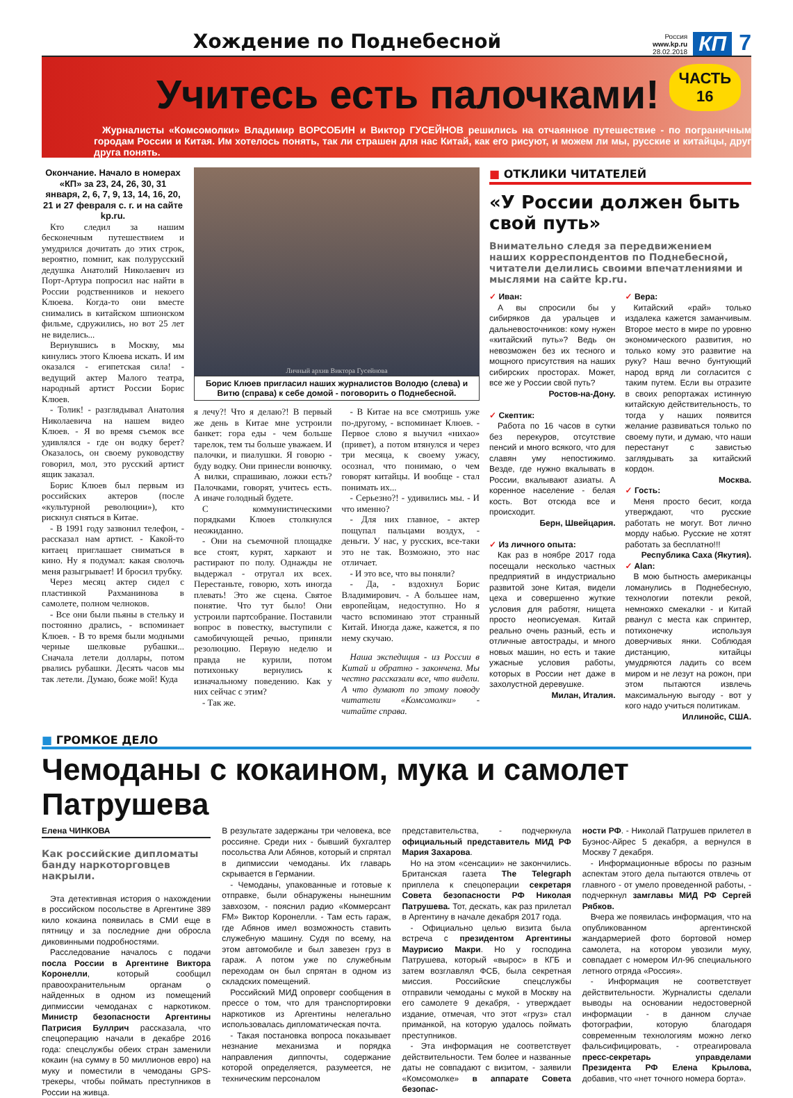Хождение по Поднебесной
Россия
www.kp.ru
28.02.2018
КП 7
Учитесь есть палочками!
Журналисты «Комсомолки» Владимир ВОРСОБИН и Виктор ГУСЕЙНОВ решились на отчаянное путешествие - по пограничным городам России и Китая. Им хотелось понять, так ли страшен для нас Китай, как его рисуют, и можем ли мы, русские и китайцы, друг друга понять.
ЧАСТЬ
16
Окончание. Начало в номерах «КП» за 23, 24, 26, 30, 31 января, 2, 6, 7, 9, 13, 14, 16, 20, 21 и 27 февраля с. г. и на сайте kp.ru.
Кто следил за нашим бесконечным путешествием и умудрился дочитать до этих строк, вероятно, помнит, как полурусский дедушка Анатолий Николаевич из Порт-Артура попросил нас найти в России родственников и некоего Клюева. Когда-то они вместе снимались в китайском шпионском фильме, сдружились, но вот 25 лет не виделись...
Вернувшись в Москву, мы кинулись этого Клюева искать. И им оказался - египетская сила! - ведущий актер Малого театра, народный артист России Борис Клюев.
- Толик! - разглядывал Анатолия Николаевича на нашем видео Клюев. - Я во время съемок все удивлялся - где он водку берет? Оказалось, он своему руководству говорил, мол, это русский артист ящик заказал.
Борис Клюев был первым из российских актеров (после «культурной революции»), кто рискнул сняться в Китае.
- В 1991 году зазвонил телефон, - рассказал нам артист. - Какой-то китаец приглашает сниматься в кино. Ну я подумал: какая сволочь меня разыгрывает! И бросил трубку.
Через месяц актер сидел с пластинкой Рахманинова в самолете, полном челноков.
- Все они были пьяны в стельку и постоянно дрались, - вспоминает Клюев. - В то время были модными черные шелковые рубашки... Сначала летели доллары, потом рвались рубашки. Десять часов мы так летели. Думаю, боже мой! Куда
Личный архив Виктора Гусейнова
Борис Клюев пригласил наших журналистов Володю (слева) и Витю (справа) к себе домой - поговорить о Поднебесной.
я лечу?! Что я делаю?! В первый же день в Китае мне устроили банкет: гора еды - чем больше тарелок, тем ты больше уважаем. И палочки, и пиалушки. Я говорю - буду водку. Они принесли вонючку. А вилки, спрашиваю, ложки есть? Палочками, говорят, учитесь есть. А иначе голодный будете.
С коммунистическими порядками Клюев столкнулся неожиданно.
- Они на съемочной площадке все стоят, курят, харкают и растирают по полу. Однажды не выдержал - отругал их всех. Перестаньте, говорю, хоть иногда плевать! Это же сцена. Святое понятие. Что тут было! Они устроили партсобрание. Поставили вопрос в повестку, выступили с самобичующей речью, приняли резолюцию. Первую неделю и правда не курили, потом потихоньку вернулись к изначальному поведению. Как у них сейчас с этим?
- Так же.
- В Китае на все смотришь уже по-другому, - вспоминает Клюев. - Первое слово я выучил «нихао» (привет), а потом втянулся и через три месяца, к своему ужасу, осознал, что понимаю, о чем говорят китайцы. И вообще - стал понимать их...
- Серьезно?! - удивились мы. - И что именно?
- Для них главное, - актер пощупал пальцами воздух, - деньги. У нас, у русских, все-таки это не так. Возможно, это нас отличает.
- И это все, что вы поняли?
- Да, - вздохнул Борис Владимирович. - А большее нам, европейцам, недоступно. Но я часто вспоминаю этот странный Китай. Иногда даже, кажется, я по нему скучаю.
Наша экспедиция - из России в Китай и обратно - закончена. Мы честно рассказали все, что видели. А что думают по этому поводу читатели «Комсомолки» - читайте справа.
■ ОТКЛИКИ ЧИТАТЕЛЕЙ
«У России должен быть свой путь»
Внимательно следя за передвижением наших корреспондентов по Поднебесной, читатели делились своими впечатлениями и мыслями на сайте kp.ru.
✓ Иван:
А вы спросили бы у сибиряков да уральцев и дальневосточников: кому нужен «китайский путь»? Ведь он невозможен без их тесного и мощного присутствия на наших сибирских просторах. Может, все же у России свой путь?
Ростов-на-Дону.
✓ Скептик:
Работа по 16 часов в сутки без перекуров, отсутствие пенсий и много всякого, что для славян уму непостижимо. Везде, где нужно вкалывать в России, вкалывают азиаты. А коренное население - белая кость. Вот отсюда все и происходит.
Берн, Швейцария.
✓ Из личного опыта:
Как раз в ноябре 2017 года посещали несколько частных предприятий в индустриально развитой зоне Китая, видели цеха и совершенно жуткие условия для работяг, нищета просто неописуемая. Китай реально очень разный, есть и отличные автострады, и много новых машин, но есть и такие ужасные условия работы, которых в России нет даже в захолустной деревушке.
Милан, Италия.
✓ Вера:
Китайский «рай» только издалека кажется заманчивым. Второе место в мире по уровню экономического развития, но только кому это развитие на руку? Наш вечно бунтующий народ вряд ли согласится с таким путем. Если вы отразите в своих репортажах истинную китайскую действительность, то тогда у наших появится желание развиваться только по своему пути, и думаю, что наши перестанут с завистью заглядывать за китайский кордон.
Москва.
✓ Гость:
Меня просто бесит, когда утверждают, что русские работать не могут. Вот лично морду набью. Русские не хотят работать за бесплатно!!!
Республика Саха (Якутия).
✓ Alan:
В мою бытность американцы ломанулись в Поднебесную, технологии потекли рекой, немножко смекалки - и Китай рванул с места как спринтер, потихонечку используя доверчивых янки. Соблюдая дистанцию, китайцы умудряются ладить со всем миром и не лезут на рожон, при этом пытаются извлечь максимальную выгоду - вот у кого надо учиться политикам.
Иллинойс, США.
■ ГРОМКОЕ ДЕЛО
Чемоданы с кокаином, мука и самолет Патрушева
Елена ЧИНКОВА
Как российские дипломаты банду наркоторговцев накрыли.
Эта детективная история о нахождении в российском посольстве в Аргентине 389 кило кокаина появилась в СМИ еще в пятницу и за последние дни обросла диковинными подробностями.
Расследование началось с подачи посла России в Аргентине Виктора Коронелли, который сообщил правоохранительным органам о найденных в одном из помещений дипмиссии чемоданах с наркотиком. Министр безопасности Аргентины Патрисия Буллрич рассказала, что спецоперацию начали в декабре 2016 года: спецслужбы обеих стран заменили кокаин (на сумму в 50 миллионов евро) на муку и поместили в чемоданы GPS-трекеры, чтобы поймать преступников в России на живца.
В результате задержаны три человека, все россияне. Среди них - бывший бухгалтер посольства Али Абянов, который и спрятал в дипмиссии чемоданы. Их главарь скрывается в Германии.
- Чемоданы, упакованные и готовые к отправке, были обнаружены нынешним завхозом, - пояснил радио «Коммерсант FM» Виктор Коронелли. - Там есть гараж, где Абянов имел возможность ставить служебную машину. Судя по всему, на этом автомобиле и был завезен груз в гараж. А потом уже по служебным переходам он был спрятан в одном из складских помещений.
Российский МИД опроверг сообщения в прессе о том, что для транспортировки наркотиков из Аргентины нелегально использовалась дипломатическая почта.
- Такая постановка вопроса показывает незнание механизма и порядка направления диппочты, содержание которой определяется, разумеется, не техническим персоналом
представительства, - подчеркнула официальный представитель МИД РФ Мария Захарова.
Но на этом «сенсации» не закончились. Британская газета The Telegraph приплела к спецоперации секретаря Совета безопасности РФ Николая Патрушева. Тот, дескать, как раз прилетал в Аргентину в начале декабря 2017 года.
- Официально целью визита была встреча с президентом Аргентины Маурисио Макри. Но у господина Патрушева, который «вырос» в КГБ и затем возглавлял ФСБ, была секретная миссия. Российские спецслужбы отправили чемоданы с мукой в Москву на его самолете 9 декабря, - утверждает издание, отмечая, что этот «груз» стал приманкой, на которую удалось поймать преступников.
- Эта информация не соответствует действительности. Тем более и названные даты не совпадают с визитом, - заявили «Комсомолке» в аппарате Совета безопас-
ности РФ. - Николай Патрушев прилетел в Буэнос-Айрес 5 декабря, а вернулся в Москву 7 декабря.
- Информационные вбросы по разным аспектам этого дела пытаются отвлечь от главного - от умело проведенной работы, - подчеркнул замглавы МИД РФ Сергей Рябков.
Вчера же появилась информация, что на опубликованном аргентинской жандармерией фото бортовой номер самолета, на котором увозили муку, совпадает с номером Ил-96 специального летного отряда «Россия».
- Информация не соответствует действительности. Журналисты сделали выводы на основании недостоверной информации - в данном случае фотографии, которую благодаря современным технологиям можно легко фальсифицировать, - отреагировала пресс-секретарь управделами Президента РФ Елена Крылова, добавив, что «нет точного номера борта».